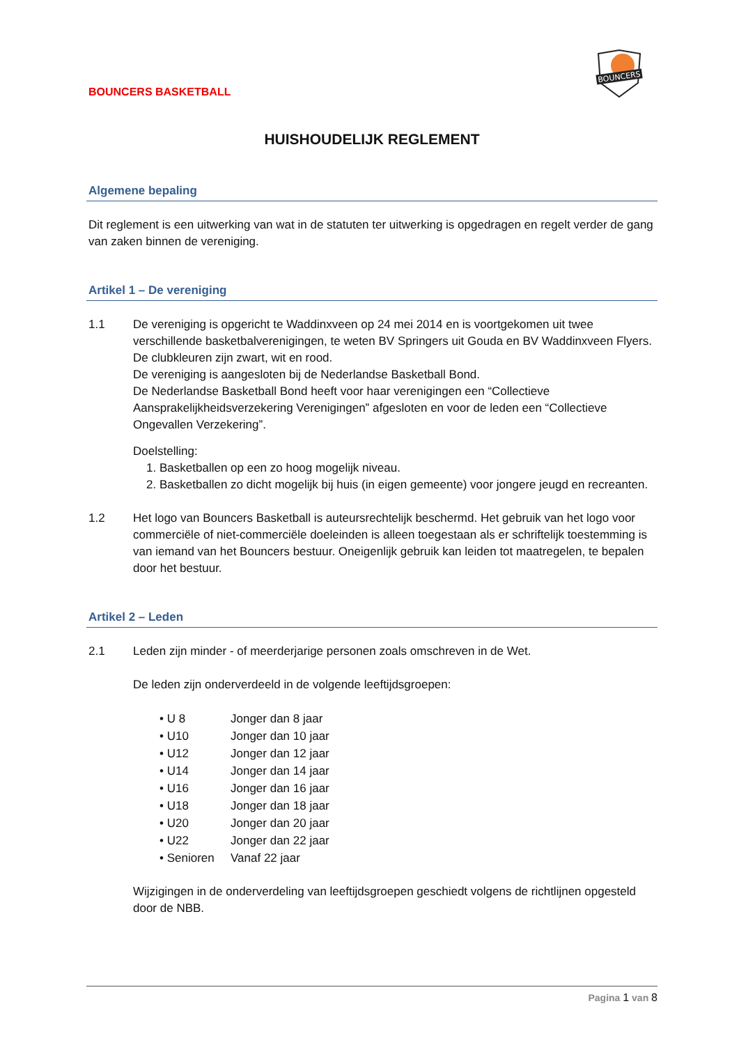BOUNCERS BASKETBALL
BOUNCERS
HUISHOUDELIJK REGLEMENT
Algemene bepaling
Dit reglement is een uitwerking van wat in de statuten ter uitwerking is opgedragen en regelt verder de gang van zaken binnen de vereniging.
Artikel 1 – De vereniging
1.1 De vereniging is opgericht te Waddinxveen op 24 mei 2014 en is voortgekomen uit twee verschillende basketbalverenigingen, te weten BV Springers uit Gouda en BV Waddinxveen Flyers.
De clubkleuren zijn zwart, wit en rood.
De vereniging is aangesloten bij de Nederlandse Basketball Bond.
De Nederlandse Basketball Bond heeft voor haar verenigingen een “Collectieve Aansprakelijkheidsverzekering Verenigingen” afgesloten en voor de leden een “Collectieve Ongevallen Verzekering”.
Doelstelling:
1. Basketballen op een zo hoog mogelijk niveau.
2. Basketballen zo dicht mogelijk bij huis (in eigen gemeente) voor jongere jeugd en recreanten.
1.2 Het logo van Bouncers Basketball is auteursrechtelijk beschermd. Het gebruik van het logo voor commerciële of niet-commerciële doeleinden is alleen toegestaan als er schriftelijk toestemming is van iemand van het Bouncers bestuur. Oneigenlijk gebruik kan leiden tot maatregelen, te bepalen door het bestuur.
Artikel 2 – Leden
2.1 Leden zijn minder - of meerderjarige personen zoals omschreven in de Wet.
De leden zijn onderverdeeld in de volgende leeftijdsgroepen:
• U 8 Jonger dan 8 jaar
• U10 Jonger dan 10 jaar
• U12 Jonger dan 12 jaar
• U14 Jonger dan 14 jaar
• U16 Jonger dan 16 jaar
• U18 Jonger dan 18 jaar
• U20 Jonger dan 20 jaar
• U22 Jonger dan 22 jaar
• Senioren Vanaf 22 jaar
Wijzigingen in de onderverdeling van leeftijdsgroepen geschiedt volgens de richtlijnen opgesteld door de NBB.
Pagina 1 van 8